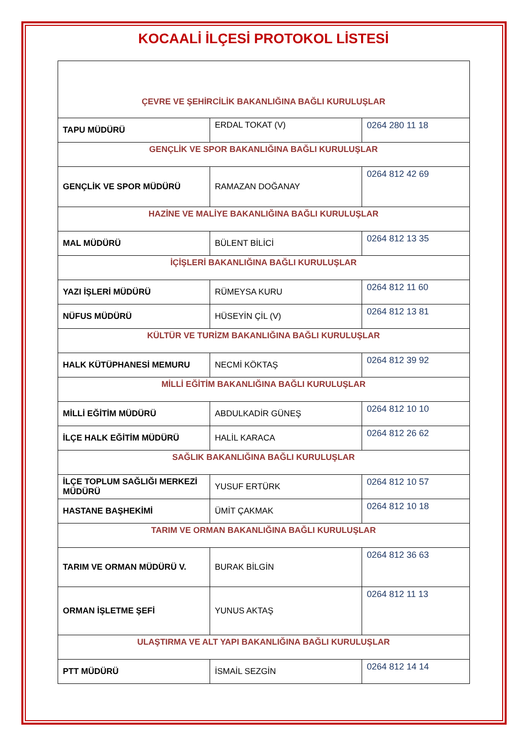KOCAALİ İLÇESİ PROTOKOL LİSTESİ
| ÇEVRE VE ŞEHİRCİLİK BAKANLIĞINA BAĞLI KURULUŞLAR | | |
| TAPU MÜDÜRÜ | ERDAL TOKAT (V) | 0264 280 11 18 |
| GENÇLİK VE SPOR BAKANLIĞINA BAĞLI KURULUŞLAR | | |
| GENÇLİK VE SPOR MÜDÜRÜ | RAMAZAN DOĞANAY | 0264 812 42 69 |
| HAZİNE VE MALİYE BAKANLIĞINA BAĞLI KURULUŞLAR | | |
| MAL MÜDÜRÜ | BÜLENT BİLİCİ | 0264 812 13 35 |
| İÇİŞLERİ BAKANLIĞINA BAĞLI KURULUŞLAR | | |
| YAZI İŞLERİ MÜDÜRÜ | RÜMEYSA KURU | 0264 812 11 60 |
| NÜFUS MÜDÜRÜ | HÜSEYİN ÇİL (V) | 0264 812 13 81 |
| KÜLTÜR VE TURİZM BAKANLIĞINA BAĞLI KURULUŞLAR | | |
| HALK KÜTÜPHANESİ MEMURU | NECMİ KÖKTAŞ | 0264 812 39 92 |
| MİLLİ EĞİTİM BAKANLIĞINA BAĞLI KURULUŞLAR | | |
| MİLLİ EĞİTİM MÜDÜRÜ | ABDULKADİR GÜNEŞ | 0264 812 10 10 |
| İLÇE HALK EĞİTİM MÜDÜRÜ | HALİL KARACA | 0264 812 26 62 |
| SAĞLIK BAKANLIĞINA BAĞLI KURULUŞLAR | | |
| İLÇE TOPLUM SAĞLIĞI MERKEZİ MÜDÜRÜ | YUSUF ERTÜRK | 0264 812 10 57 |
| HASTANE BAŞHEKİMİ | ÜMİT ÇAKMAK | 0264 812 10 18 |
| TARIM VE ORMAN BAKANLIĞINA BAĞLI KURULUŞLAR | | |
| TARIM VE ORMAN MÜDÜRÜ V. | BURAK BİLGİN | 0264 812 36 63 |
| ORMAN İŞLETME ŞEFİ | YUNUS AKTAŞ | 0264 812 11 13 |
| ULAŞTIRMA VE ALT YAPI BAKANLIĞINA BAĞLI KURULUŞLAR | | |
| PTT MÜDÜRÜ | İSMAİL SEZGİN | 0264 812 14 14 |